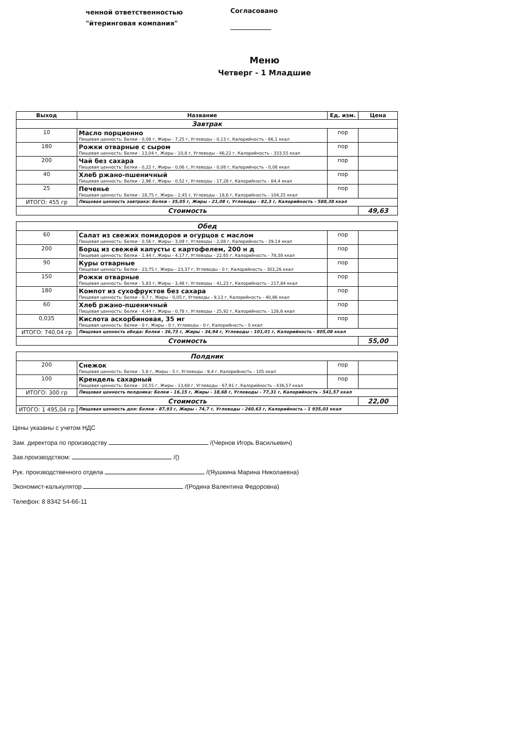ченной ответственностью
"йтеринговая компания"
Согласовано
Меню
Четверг - 1 Младшие
| Выход | Название | Ед. изм. | Цена |
| --- | --- | --- | --- |
| Завтрак | | | |
| 10 | Масло порционно Пищевая ценность: Белки - 0,08 г, Жиры - 7,25 г, Углеводы - 0,13 г, Калорийность - 66,1 ккал | пор | |
| 180 | Рожки отварные с сыром Пищевая ценность: Белки - 13,04 г, Жиры - 10,8 г, Углеводы - 46,22 г, Калорийность - 333,55 ккал | пор | |
| 200 | Чай без сахара Пищевая ценность: Белки - 0,22 г, Жиры - 0,06 г, Углеводы - 0,08 г, Калорийность - 0,08 ккал | пор | |
| 40 | Хлеб ржано-пшеничный Пищевая ценность: Белки - 2,96 г, Жиры - 0,52 г, Углеводы - 17,28 г, Калорийность - 84,4 ккал | пор | |
| 25 | Печенье Пищевая ценность: Белки - 18,75 г, Жиры - 2,45 г, Углеводы - 18,6 г, Калорийность - 104,25 ккал | пор | |
| ИТОГО: 455 гр | Пищевая ценность завтрака: Белки - 35,05 г, Жиры - 21,08 г, Углеводы - 82,3 г, Калорийность - 588,38 ккал | | |
| Стоимость | | | 49,63 |
| Обед | | | |
| 60 | Салат из свежих помидоров и огурцов с маслом Пищевая ценность: Белки - 0,56 г, Жиры - 3,09 г, Углеводы - 2,08 г, Калорийность - 39,14 ккал | пор | |
| 200 | Борщ из свежей капусты с картофелем, 200 н д Пищевая ценность: Белки - 1,44 г, Жиры - 4,17 г, Углеводы - 22,65 г, Калорийность - 78,38 ккал | пор | |
| 90 | Куры отварные Пищевая ценность: Белки - 23,75 г, Жиры - 23,37 г, Углеводы - 0 г, Калорийность - 302,26 ккал | пор | |
| 150 | Рожки отварные Пищевая ценность: Белки - 5,83 г, Жиры - 3,48 г, Углеводы - 41,23 г, Калорийность - 217,84 ккал | пор | |
| 180 | Компот из сухофруктов без сахара Пищевая ценность: Белки - 0,7 г, Жиры - 0,05 г, Углеводы - 9,13 г, Калорийность - 40,86 ккал | пор | |
| 60 | Хлеб ржано-пшеничный Пищевая ценность: Белки - 4,44 г, Жиры - 0,78 г, Углеводы - 25,92 г, Калорийность - 126,6 ккал | пор | |
| 0,035 | Кислота аскорбиновая, 35 мг Пищевая ценность: Белки - 0 г, Жиры - 0 г, Углеводы - 0 г, Калорийность - 0 ккал | пор | |
| ИТОГО: 740,04 гр | Пищевая ценность обеда: Белки - 36,73 г, Жиры - 34,94 г, Углеводы - 101,01 г, Калорийность - 805,08 ккал | | |
| Стоимость | | | 55,00 |
| Полдник | | | |
| 200 | Снежок Пищевая ценность: Белки - 5,6 г, Жиры - 5 г, Углеводы - 9,4 г, Калорийность - 105 ккал | пор | |
| 100 | Крендель сахарный Пищевая ценность: Белки - 10,55 г, Жиры - 13,68 г, Углеводы - 67,91 г, Калорийность - 436,57 ккал | пор | |
| ИТОГО: 300 гр | Пищевая ценность полдника: Белки - 16,15 г, Жиры - 18,68 г, Углеводы - 77,31 г, Калорийность - 541,57 ккал | | |
| Стоимость | | | 22,00 |
| ИТОГО: 1 495,04 гр | Пищевая ценность дня: Белки - 87,93 г, Жиры - 74,7 г, Углеводы - 260,63 г, Калорийность - 1 935,03 ккал | | |
Цены указаны с учетом НДС
Зам. директора по производству /(Чернов Игорь Васильевич)
Зав.производством: /()
Рук. производственного отдела /(Яушкина Марина Николаевна)
Экономист-калькулятор /(Родина Валентина Федоровна)
Телефон: 8 8342 54-66-11